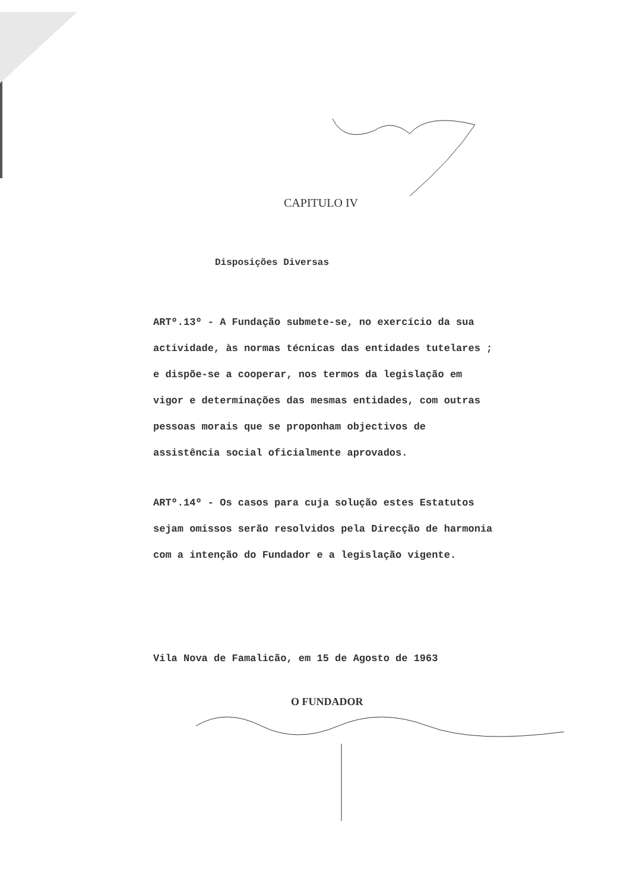CAPITULO IV
Disposições Diversas
ARTº.13º - A Fundação submete-se, no exercício da sua actividade, às normas técnicas das entidades tutelares ; e dispõe-se a cooperar, nos termos da legislação em vigor e determinações das mesmas entidades, com outras pessoas morais que se proponham objectivos de assistência social oficialmente aprovados.
ARTº.14º - Os casos para cuja solução estes Estatutos sejam omissos serão resolvidos pela Direcção de harmonia com a intenção do Fundador e a legislação vigente.
Vila Nova de Famalicão, em 15 de Agosto de 1963
O FUNDADOR